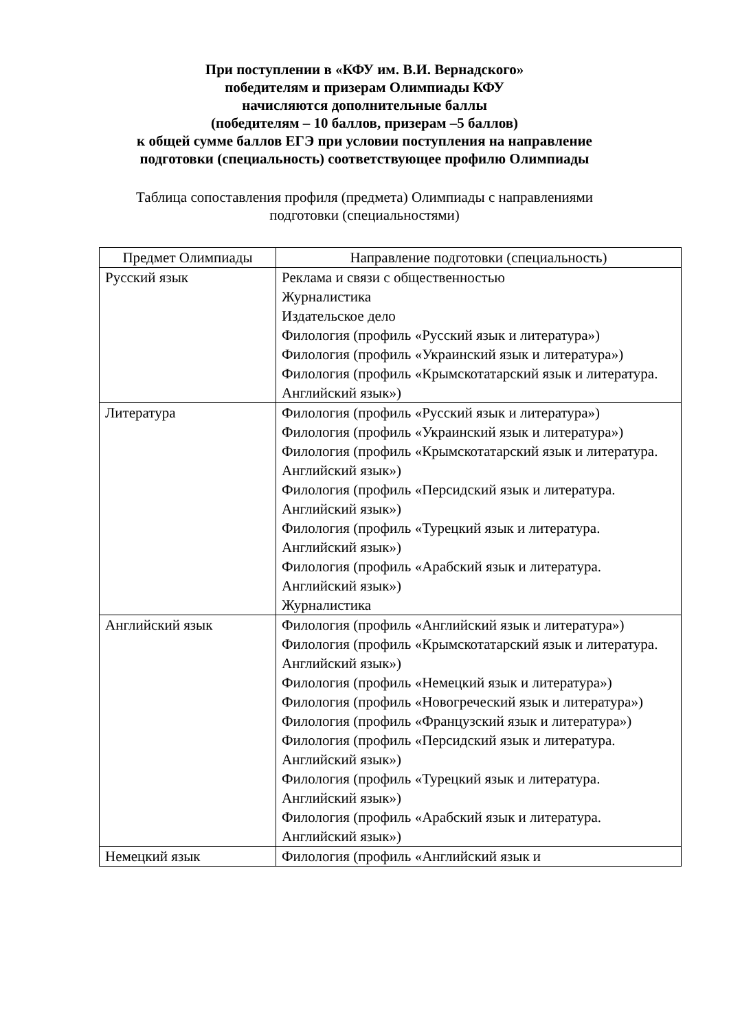При поступлении в «КФУ им. В.И. Вернадского»
победителям и призерам Олимпиады КФУ
начисляются дополнительные баллы
(победителям – 10 баллов, призерам –5 баллов)
к общей сумме баллов ЕГЭ при условии поступления на направление
подготовки (специальность) соответствующее профилю Олимпиады
Таблица сопоставления профиля (предмета) Олимпиады с направлениями
подготовки (специальностями)
| Предмет Олимпиады | Направление подготовки (специальность) |
| --- | --- |
| Русский язык | Реклама и связи с общественностью Журналистика Издательское дело Филология (профиль «Русский язык и литература») Филология (профиль «Украинский язык и литература») Филология (профиль «Крымскотатарский язык и литература. Английский язык») |
| Литература | Филология (профиль «Русский язык и литература») Филология (профиль «Украинский язык и литература») Филология (профиль «Крымскотатарский язык и литература. Английский язык») Филология (профиль «Персидский язык и литература. Английский язык») Филология (профиль «Турецкий язык и литература. Английский язык») Филология (профиль «Арабский язык и литература. Английский язык») Журналистика |
| Английский язык | Филология (профиль «Английский язык и литература») Филология (профиль «Крымскотатарский язык и литература. Английский язык») Филология (профиль «Немецкий язык и литература») Филология (профиль «Новогреческий язык и литература») Филология (профиль «Французский язык и литература») Филология (профиль «Персидский язык и литература. Английский язык») Филология (профиль «Турецкий язык и литература. Английский язык») Филология (профиль «Арабский язык и литература. Английский язык») |
| Немецкий язык | Филология (профиль «Английский язык и |